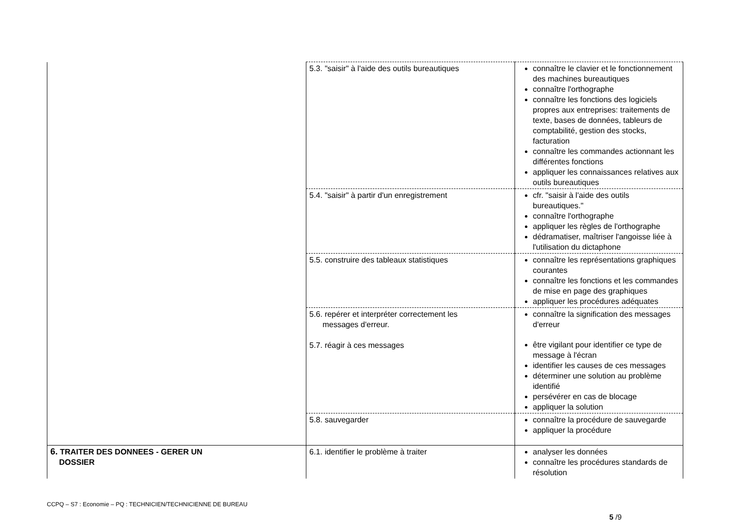| | 5.3. "saisir" à l'aide des outils bureautiques | connaître le clavier et le fonctionnement des machines bureautiques connaître l'orthographe connaître les fonctions des logiciels propres aux entreprises: traitements de texte, bases de données, tableurs de comptabilité, gestion des stocks, facturation connaître les commandes actionnant les différentes fonctions appliquer les connaissances relatives aux outils bureautiques |
| | 5.4. "saisir" à partir d'un enregistrement | cfr. "saisir à l'aide des outils bureautiques." connaître l'orthographe appliquer les règles de l'orthographe dédramatiser, maîtriser l'angoisse liée à l'utilisation du dictaphone |
| | 5.5. construire des tableaux statistiques | connaître les représentations graphiques courantes connaître les fonctions et les commandes de mise en page des graphiques appliquer les procédures adéquates |
| | 5.6. repérer et interpréter correctement les messages d'erreur. 5.7. réagir à ces messages | connaître la signification des messages d'erreur être vigilant pour identifier ce type de message à l'écran identifier les causes de ces messages déterminer une solution au problème identifié persévérer en cas de blocage appliquer la solution |
| | 5.8. sauvegarder | connaître la procédure de sauvegarde appliquer la procédure |
| 6. TRAITER DES DONNEES - GERER UN DOSSIER | 6.1. identifier le problème à traiter | analyser les données connaître les procédures standards de résolution |
CCPQ – S7 : Economie – PQ : TECHNICIEN/TECHNICIENNE DE BUREAU
5 /9